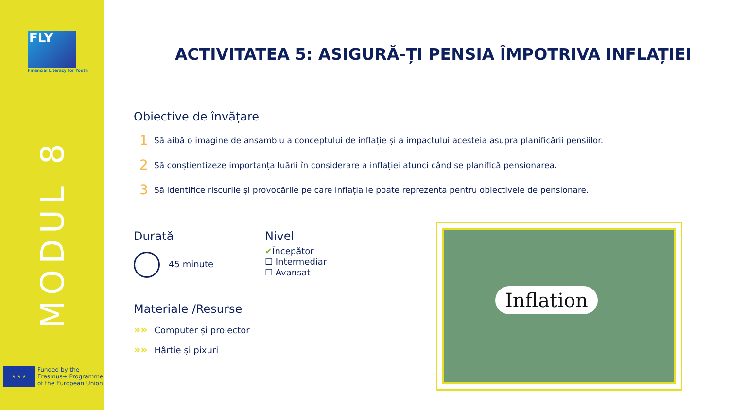FLY
Financial Literacy for Youth
MODUL 8
★ ★ ★
Funded by the
Erasmus+ Programme
of the European Union
ACTIVITATEA 5: ASIGURĂ-ȚI PENSIA ÎMPOTRIVA INFLAȚIEI
Obiective de învățare
1 Să aibă o imagine de ansamblu a conceptului de inflație și a impactului acesteia asupra planificării pensiilor.
2 Să conștientizeze importanța luării în considerare a inflației atunci când se planifică pensionarea.
3 Să identifice riscurile și provocările pe care inflația le poate reprezenta pentru obiectivele de pensionare.
Durată
45 minute
Nivel
✔Începător
☐ Intermediar
☐ Avansat
Materiale /Resurse
»» Computer și proiector
»» Hârtie și pixuri
Inflation